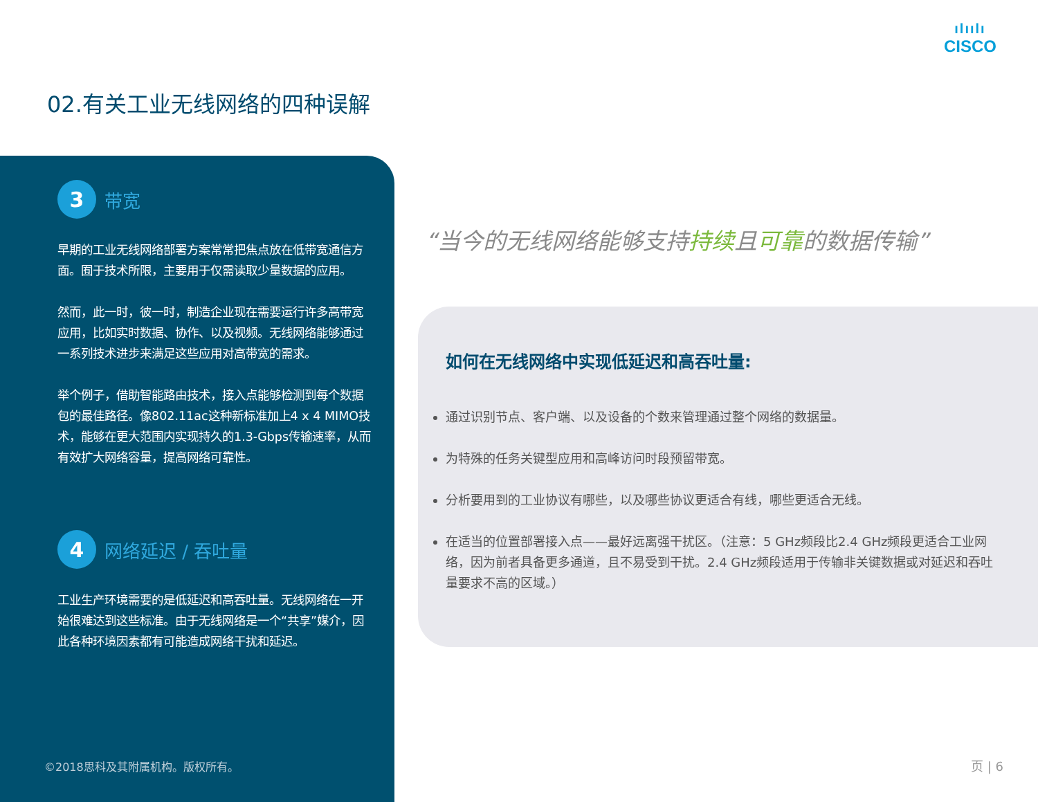ılıılı
CISCO
02.有关工业无线网络的四种误解
3
带宽
早期的工业无线网络部署方案常常把焦点放在低带宽通信方面。囿于技术所限，主要用于仅需读取少量数据的应用。
然而，此一时，彼一时，制造企业现在需要运行许多高带宽应用，比如实时数据、协作、以及视频。无线网络能够通过一系列技术进步来满足这些应用对高带宽的需求。
举个例子，借助智能路由技术，接入点能够检测到每个数据包的最佳路径。像802.11ac这种新标准加上4 x 4 MIMO技术，能够在更大范围内实现持久的1.3-Gbps传输速率，从而有效扩大网络容量，提高网络可靠性。
4
网络延迟 / 吞吐量
工业生产环境需要的是低延迟和高吞吐量。无线网络在一开始很难达到这些标准。由于无线网络是一个“共享”媒介，因此各种环境因素都有可能造成网络干扰和延迟。
©2018思科及其附属机构。版权所有。
“当今的无线网络能够支持持续且可靠的数据传输”
如何在无线网络中实现低延迟和高吞吐量:
通过识别节点、客户端、以及设备的个数来管理通过整个网络的数据量。
为特殊的任务关键型应用和高峰访问时段预留带宽。
分析要用到的工业协议有哪些，以及哪些协议更适合有线，哪些更适合无线。
在适当的位置部署接入点——最好远离强干扰区。（注意：5 GHz频段比2.4 GHz频段更适合工业网络，因为前者具备更多通道，且不易受到干扰。2.4 GHz频段适用于传输非关键数据或对延迟和吞吐量要求不高的区域。）
页 | 6